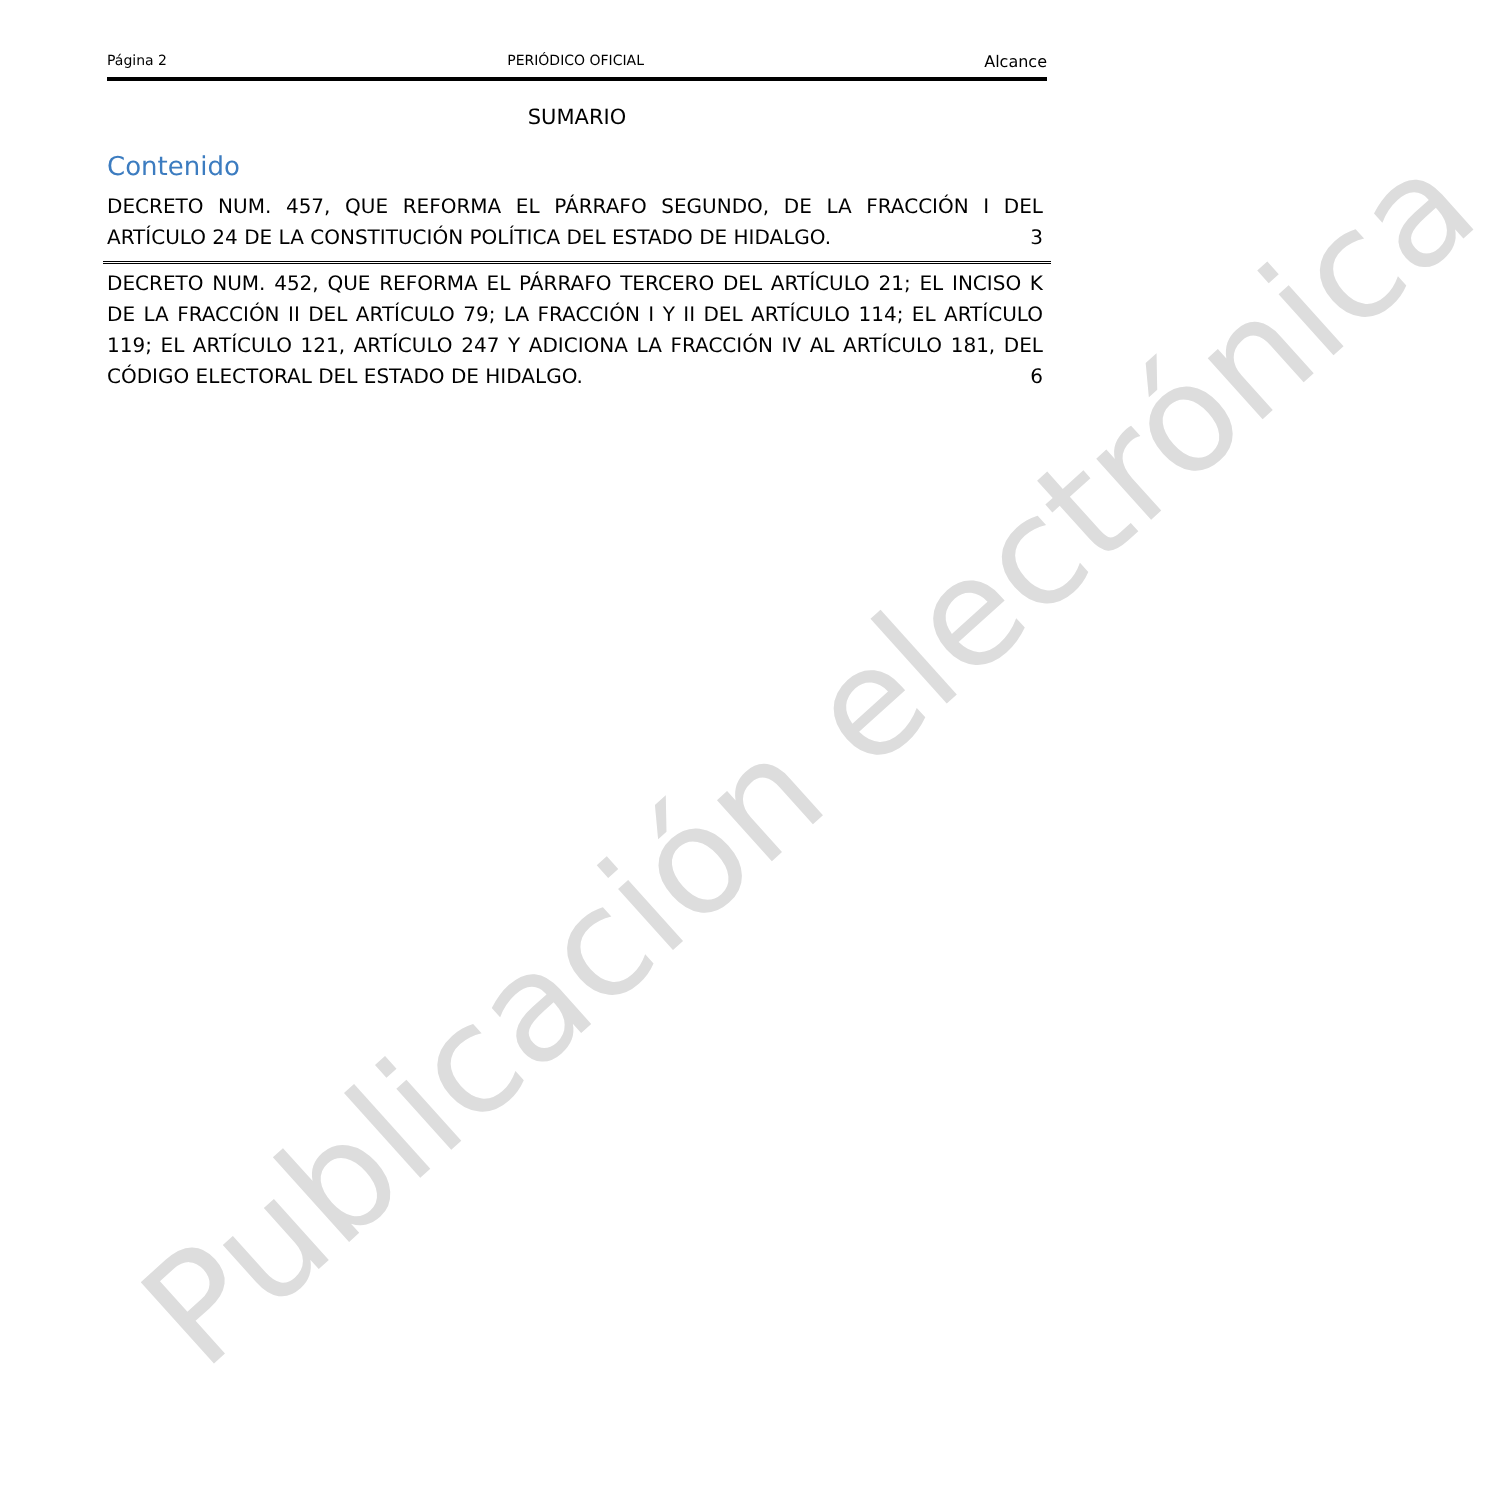Publicación electrónica
Página 2 PERIÓDICO OFICIAL Alcance
SUMARIO
Contenido
DECRETO NUM. 457, QUE REFORMA EL PÁRRAFO SEGUNDO, DE LA FRACCIÓN I DEL ARTÍCULO 24 DE LA CONSTITUCIÓN POLÍTICA DEL ESTADO DE HIDALGO.
3
DECRETO NUM. 452, QUE REFORMA EL PÁRRAFO TERCERO DEL ARTÍCULO 21; EL INCISO K DE LA FRACCIÓN II DEL ARTÍCULO 79; LA FRACCIÓN I Y II DEL ARTÍCULO 114; EL ARTÍCULO 119; EL ARTÍCULO 121, ARTÍCULO 247 Y ADICIONA LA FRACCIÓN IV AL ARTÍCULO 181, DEL CÓDIGO ELECTORAL DEL ESTADO DE HIDALGO.
6